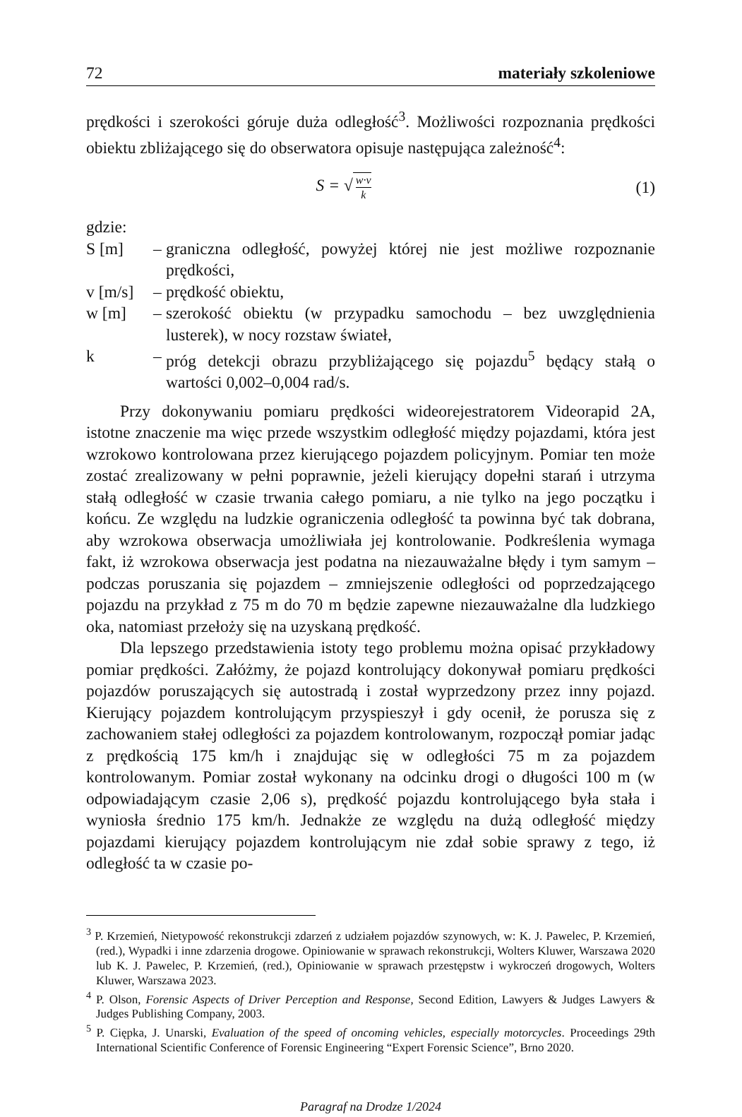72 materiały szkoleniowe
prędkości i szerokości góruje duża odległość<sup>3</sup>. Możliwości rozpoznania prędkości obiektu zbliżającego się do obserwatora opisuje następująca zależność<sup>4</sup>:
S = √ w·v k (1)
gdzie:
S [m]
–
graniczna odległość, powyżej której nie jest możliwe rozpoznanie prędkości,
v [m/s]
–
prędkość obiektu,
w [m]
–
szerokość obiektu (w przypadku samochodu – bez uwzględnienia lusterek), w nocy rozstaw świateł,
k
–
próg detekcji obrazu przybliżającego się pojazdu<sup>5</sup> będący stałą o wartości 0,002–0,004 rad/s.
Przy dokonywaniu pomiaru prędkości wideorejestratorem Videorapid 2A, istotne znaczenie ma więc przede wszystkim odległość między pojazdami, która jest wzrokowo kontrolowana przez kierującego pojazdem policyjnym. Pomiar ten może zostać zrealizowany w pełni poprawnie, jeżeli kierujący dopełni starań i utrzyma stałą odległość w czasie trwania całego pomiaru, a nie tylko na jego początku i końcu. Ze względu na ludzkie ograniczenia odległość ta powinna być tak dobrana, aby wzrokowa obserwacja umożliwiała jej kontrolowanie. Podkreślenia wymaga fakt, iż wzrokowa obserwacja jest podatna na niezauważalne błędy i tym samym – podczas poruszania się pojazdem – zmniejszenie odległości od poprzedzającego pojazdu na przykład z 75 m do 70 m będzie zapewne niezauważalne dla ludzkiego oka, natomiast przełoży się na uzyskaną prędkość.
Dla lepszego przedstawienia istoty tego problemu można opisać przykładowy pomiar prędkości. Załóżmy, że pojazd kontrolujący dokonywał pomiaru prędkości pojazdów poruszających się autostradą i został wyprzedzony przez inny pojazd. Kierujący pojazdem kontrolującym przyspieszył i gdy ocenił, że porusza się z zachowaniem stałej odległości za pojazdem kontrolowanym, rozpoczął pomiar jadąc z prędkością 175 km/h i znajdując się w odległości 75 m za pojazdem kontrolowanym. Pomiar został wykonany na odcinku drogi o długości 100 m (w odpowiadającym czasie 2,06 s), prędkość pojazdu kontrolującego była stała i wyniosła średnio 175 km/h. Jednakże ze względu na dużą odległość między pojazdami kierujący pojazdem kontrolującym nie zdał sobie sprawy z tego, iż odległość ta w czasie po-
<sup>3</sup> P. Krzemień, Nietypowość rekonstrukcji zdarzeń z udziałem pojazdów szynowych, w: K. J. Pawelec, P. Krzemień, (red.), Wypadki i inne zdarzenia drogowe. Opiniowanie w sprawach rekonstrukcji, Wolters Kluwer, Warszawa 2020 lub K. J. Pawelec, P. Krzemień, (red.), Opiniowanie w sprawach przestępstw i wykroczeń drogowych, Wolters Kluwer, Warszawa 2023.
<sup>4</sup> P. Olson, Forensic Aspects of Driver Perception and Response, Second Edition, Lawyers & Judges Lawyers & Judges Publishing Company, 2003.
<sup>5</sup> P. Ciępka, J. Unarski, Evaluation of the speed of oncoming vehicles, especially motorcycles. Proceedings 29th International Scientific Conference of Forensic Engineering “Expert Forensic Science”, Brno 2020.
Paragraf na Drodze 1/2024